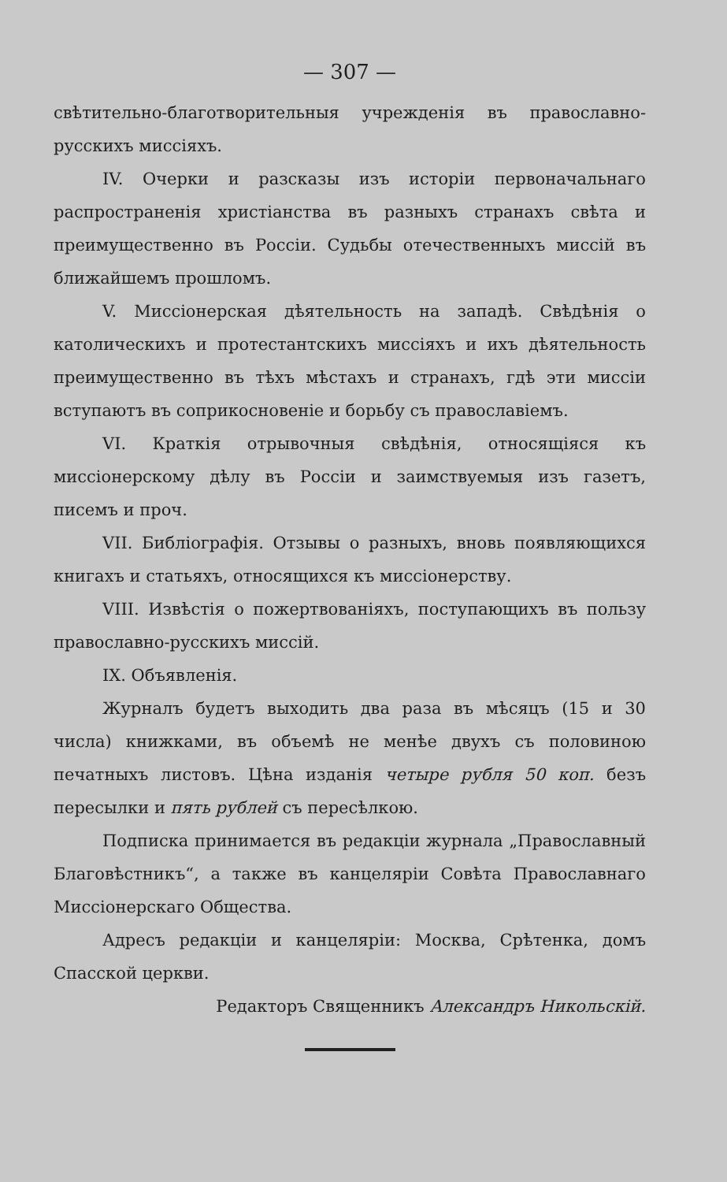— 307 —
свѣтительно-благотворительныя учрежденія въ православно-русскихъ миссіяхъ.
IV. Очерки и разсказы изъ исторіи первоначальнаго распространенія христіанства въ разныхъ странахъ свѣта и преимущественно въ Россіи. Судьбы отечественныхъ миссій въ ближайшемъ прошломъ.
V. Миссіонерская дѣятельность на западѣ. Свѣдѣнія о католическихъ и протестантскихъ миссіяхъ и ихъ дѣятельность преимущественно въ тѣхъ мѣстахъ и странахъ, гдѣ эти миссіи вступаютъ въ соприкосновеніе и борьбу съ православіемъ.
VI. Краткія отрывочныя свѣдѣнія, относящіяся къ миссіонерскому дѣлу въ Россіи и заимствуемыя изъ газетъ, писемъ и проч.
VII. Библіографія. Отзывы о разныхъ, вновь появляющихся книгахъ и статьяхъ, относящихся къ миссіонерству.
VIII. Извѣстія о пожертвованіяхъ, поступающихъ въ пользу православно-русскихъ миссій.
IX. Объявленія.
Журналъ будетъ выходить два раза въ мѣсяцъ (15 и 30 числа) книжками, въ объемѣ не менѣе двухъ съ половиною печатныхъ листовъ. Цѣна изданія четыре рубля 50 коп. безъ пересылки и пять рублей съ пересѣлкою.
Подписка принимается въ редакціи журнала „Православный Благовѣстникъ“, а также въ канцеляріи Совѣта Православнаго Миссіонерскаго Общества.
Адресъ редакціи и канцеляріи: Москва, Срѣтенка, домъ Спасской церкви.
Редакторъ Священникъ Александръ Никольскій.